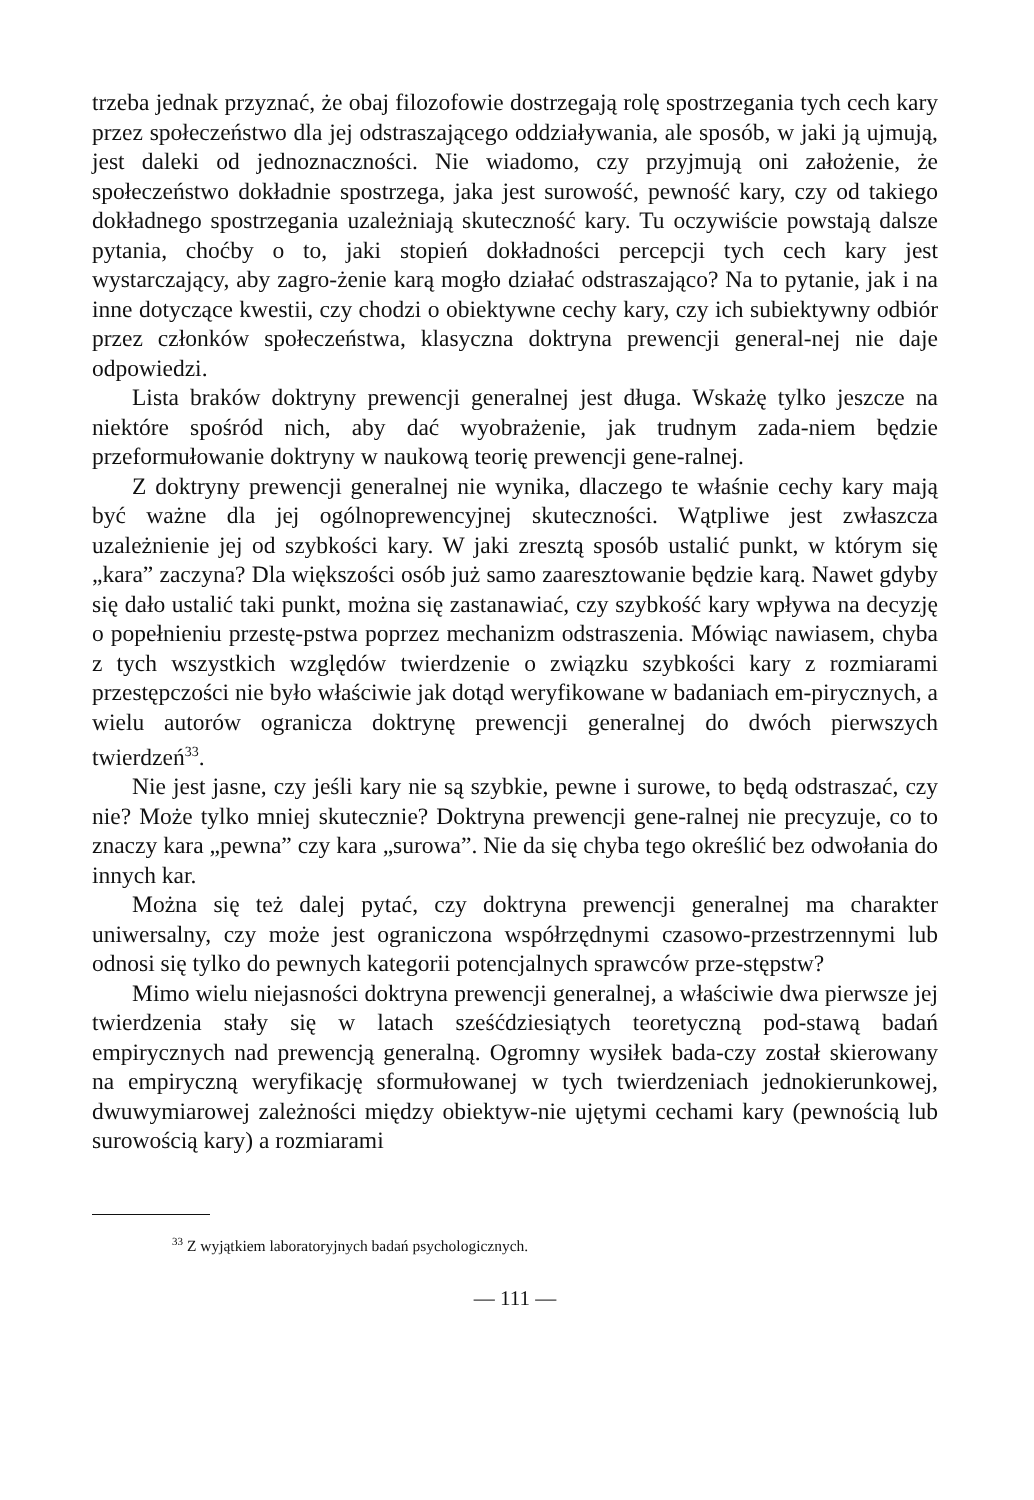trzeba jednak przyznać, że obaj filozofowie dostrzegają rolę spostrzegania tych cech kary przez społeczeństwo dla jej odstraszającego oddziaływania, ale sposób, w jaki ją ujmują, jest daleki od jednoznaczności. Nie wiadomo, czy przyjmują oni założenie, że społeczeństwo dokładnie spostrzega, jaka jest surowość, pewność kary, czy od takiego dokładnego spostrzegania uzależniają skuteczność kary. Tu oczywiście powstają dalsze pytania, choćby o to, jaki stopień dokładności percepcji tych cech kary jest wystarczający, aby zagro-żenie karą mogło działać odstraszająco? Na to pytanie, jak i na inne dotyczące kwestii, czy chodzi o obiektywne cechy kary, czy ich subiektywny odbiór przez członków społeczeństwa, klasyczna doktryna prewencji general-nej nie daje odpowiedzi.
Lista braków doktryny prewencji generalnej jest długa. Wskażę tylko jeszcze na niektóre spośród nich, aby dać wyobrażenie, jak trudnym zada-niem będzie przeformułowanie doktryny w naukową teorię prewencji gene-ralnej.
Z doktryny prewencji generalnej nie wynika, dlaczego te właśnie cechy kary mają być ważne dla jej ogólnoprewencyjnej skuteczności. Wątpliwe jest zwłaszcza uzależnienie jej od szybkości kary. W jaki zresztą sposób ustalić punkt, w którym się „kara” zaczyna? Dla większości osób już samo zaaresztowanie będzie karą. Nawet gdyby się dało ustalić taki punkt, można się zastanawiać, czy szybkość kary wpływa na decyzję o popełnieniu przestę-pstwa poprzez mechanizm odstraszenia. Mówiąc nawiasem, chyba z tych wszystkich względów twierdzenie o związku szybkości kary z rozmiarami przestępczości nie było właściwie jak dotąd weryfikowane w badaniach em-pirycznych, a wielu autorów ogranicza doktrynę prewencji generalnej do dwóch pierwszych twierdzeń<sup>33</sup>.
Nie jest jasne, czy jeśli kary nie są szybkie, pewne i surowe, to będą odstraszać, czy nie? Może tylko mniej skutecznie? Doktryna prewencji gene-ralnej nie precyzuje, co to znaczy kara „pewna” czy kara „surowa”. Nie da się chyba tego określić bez odwołania do innych kar.
Można się też dalej pytać, czy doktryna prewencji generalnej ma charakter uniwersalny, czy może jest ograniczona współrzędnymi czasowo-przestrzennymi lub odnosi się tylko do pewnych kategorii potencjalnych sprawców prze-stępstw?
Mimo wielu niejasności doktryna prewencji generalnej, a właściwie dwa pierwsze jej twierdzenia stały się w latach sześćdziesiątych teoretyczną pod-stawą badań empirycznych nad prewencją generalną. Ogromny wysiłek bada-czy został skierowany na empiryczną weryfikację sformułowanej w tych twierdzeniach jednokierunkowej, dwuwymiarowej zależności między obiektyw-nie ujętymi cechami kary (pewnością lub surowością kary) a rozmiarami
<sup>33</sup> Z wyjątkiem laboratoryjnych badań psychologicznych.
— 111 —